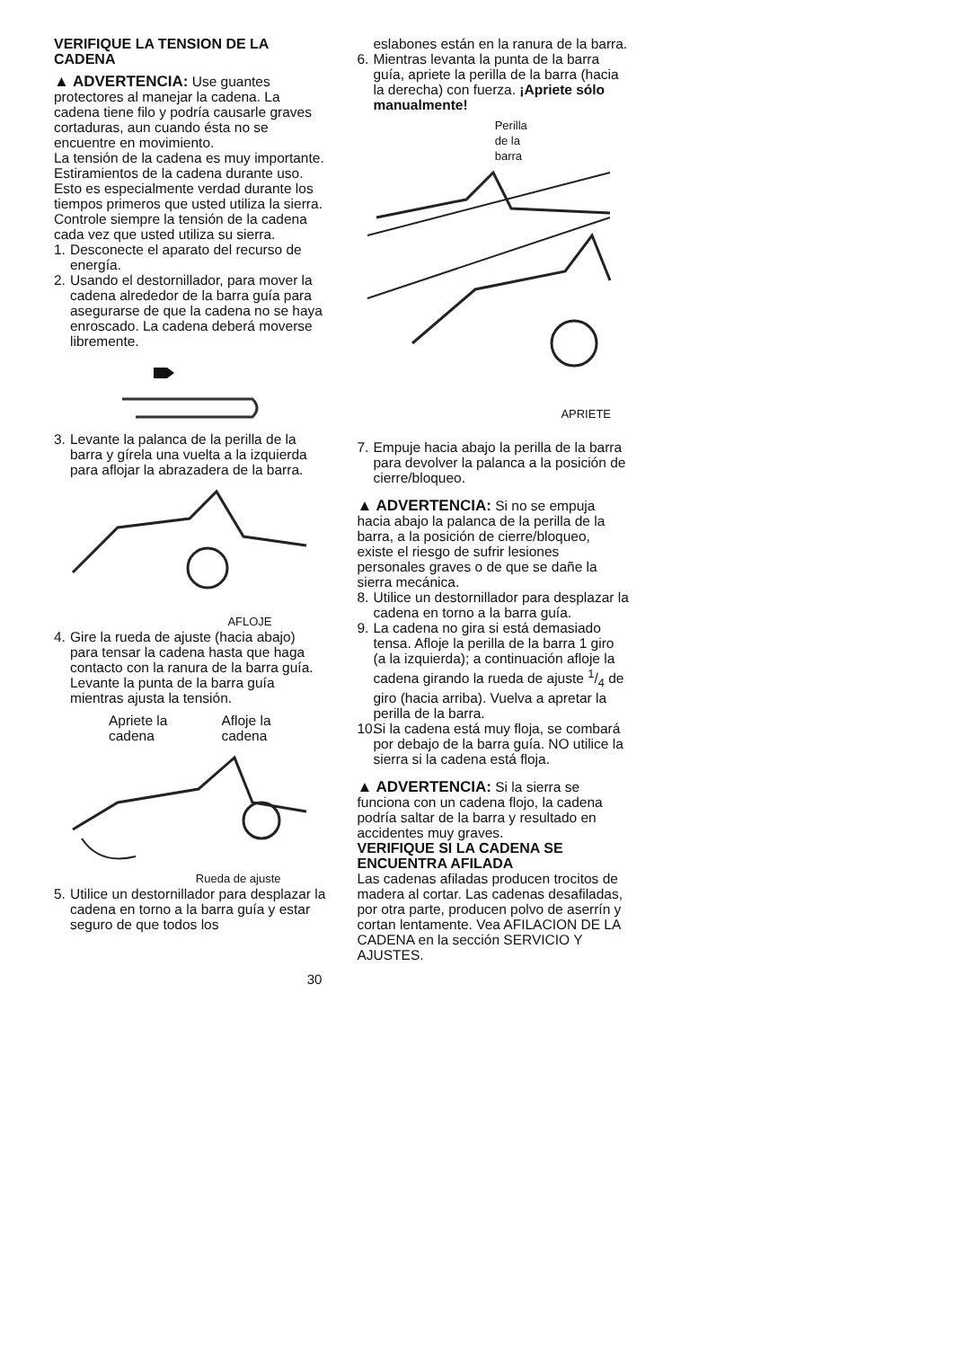VERIFIQUE LA TENSION DE LA CADENA
▲ ADVERTENCIA: Use guantes protectores al manejar la cadena. La cadena tiene filo y podría causarle graves cortaduras, aun cuando ésta no se encuentre en movimiento.
La tensión de la cadena es muy importante. Estiramientos de la cadena durante uso. Esto es especialmente verdad durante los tiempos primeros que usted utiliza la sierra. Controle siempre la tensión de la cadena cada vez que usted utiliza su sierra.
1. Desconecte el aparato del recurso de energía.
2. Usando el destornillador, para mover la cadena alrededor de la barra guía para asegurarse de que la cadena no se haya enroscado. La cadena deberá moverse libremente.
3. Levante la palanca de la perilla de la barra y gírela una vuelta a la izquierda para aflojar la abrazadera de la barra.
AFLOJE
4. Gire la rueda de ajuste (hacia abajo) para tensar la cadena hasta que haga contacto con la ranura de la barra guía. Levante la punta de la barra guía mientras ajusta la tensión.
Apriete la
cadena Afloje la
cadena
Rueda de ajuste
5. Utilice un destornillador para desplazar la cadena en torno a la barra guía y estar seguro de que todos los
eslabones están en la ranura de la barra.
6. Mientras levanta la punta de la barra guía, apriete la perilla de la barra (hacia la derecha) con fuerza. ¡Apriete sólo manualmente!
Perilla
de la
barra
APRIETE
7. Empuje hacia abajo la perilla de la barra para devolver la palanca a la posición de cierre/bloqueo.
▲ ADVERTENCIA: Si no se empuja hacia abajo la palanca de la perilla de la barra, a la posición de cierre/bloqueo, existe el riesgo de sufrir lesiones personales graves o de que se dañe la sierra mecánica.
8. Utilice un destornillador para desplazar la cadena en torno a la barra guía.
9. La cadena no gira si está demasiado tensa. Afloje la perilla de la barra 1 giro (a la izquierda); a continuación afloje la cadena girando la rueda de ajuste 1/4 de giro (hacia arriba). Vuelva a apretar la perilla de la barra.
10. Si la cadena está muy floja, se combará por debajo de la barra guía. NO utilice la sierra si la cadena está floja.
▲ ADVERTENCIA: Si la sierra se funciona con un cadena flojo, la cadena podría saltar de la barra y resultado en accidentes muy graves.
VERIFIQUE SI LA CADENA SE ENCUENTRA AFILADA
Las cadenas afiladas producen trocitos de madera al cortar. Las cadenas desafiladas, por otra parte, producen polvo de aserrín y cortan lentamente. Vea AFILACION DE LA CADENA en la sección SERVICIO Y AJUSTES.
30